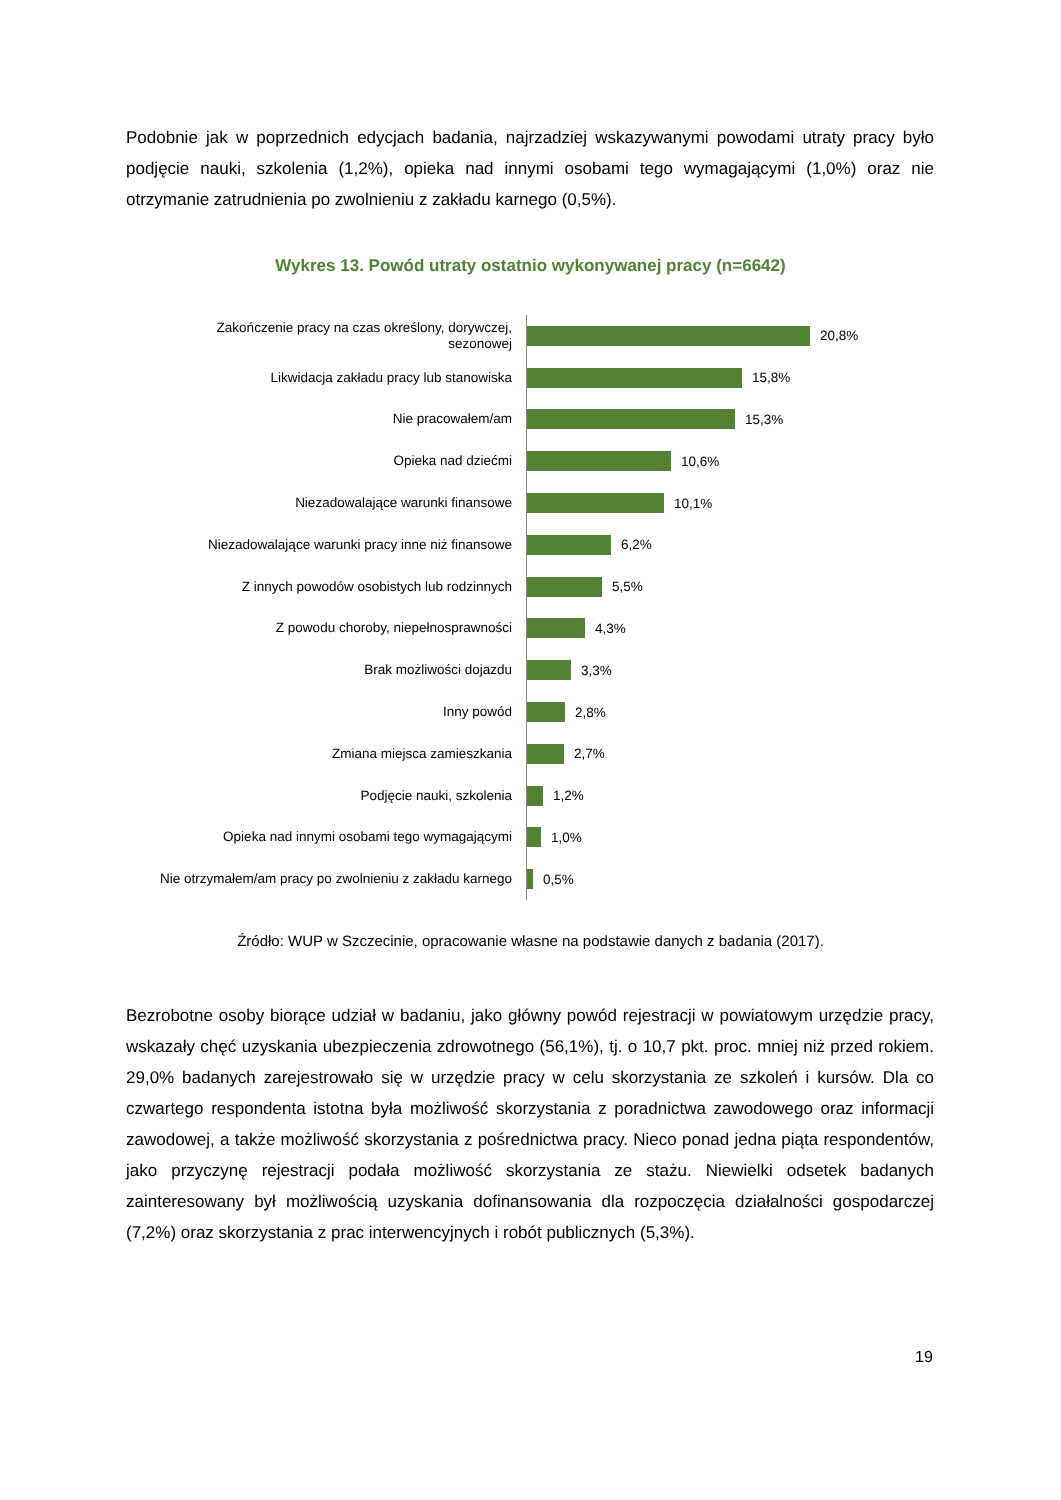Podobnie jak w poprzednich edycjach badania, najrzadziej wskazywanymi powodami utraty pracy było podjęcie nauki, szkolenia (1,2%), opieka nad innymi osobami tego wymagającymi (1,0%) oraz nie otrzymanie zatrudnienia po zwolnieniu z zakładu karnego (0,5%).
Wykres 13. Powód utraty ostatnio wykonywanej pracy (n=6642)
Zakończenie pracy na czas określony, dorywczej, sezonowej
20,8%
Likwidacja zakładu pracy lub stanowiska
15,8%
Nie pracowałem/am
15,3%
Opieka nad dziećmi
10,6%
Niezadowalające warunki finansowe
10,1%
Niezadowalające warunki pracy inne niż finansowe
6,2%
Z innych powodów osobistych lub rodzinnych
5,5%
Z powodu choroby, niepełnosprawności
4,3%
Brak możliwości dojazdu
3,3%
Inny powód
2,8%
Zmiana miejsca zamieszkania
2,7%
Podjęcie nauki, szkolenia
1,2%
Opieka nad innymi osobami tego wymagającymi
1,0%
Nie otrzymałem/am pracy po zwolnieniu z zakładu karnego
0,5%
Źródło: WUP w Szczecinie, opracowanie własne na podstawie danych z badania (2017).
Bezrobotne osoby biorące udział w badaniu, jako główny powód rejestracji w powiatowym urzędzie pracy, wskazały chęć uzyskania ubezpieczenia zdrowotnego (56,1%), tj. o 10,7 pkt. proc. mniej niż przed rokiem. 29,0% badanych zarejestrowało się w urzędzie pracy w celu skorzystania ze szkoleń i kursów. Dla co czwartego respondenta istotna była możliwość skorzystania z poradnictwa zawodowego oraz informacji zawodowej, a także możliwość skorzystania z pośrednictwa pracy. Nieco ponad jedna piąta respondentów, jako przyczynę rejestracji podała możliwość skorzystania ze stażu. Niewielki odsetek badanych zainteresowany był możliwością uzyskania dofinansowania dla rozpoczęcia działalności gospodarczej (7,2%) oraz skorzystania z prac interwencyjnych i robót publicznych (5,3%).
19